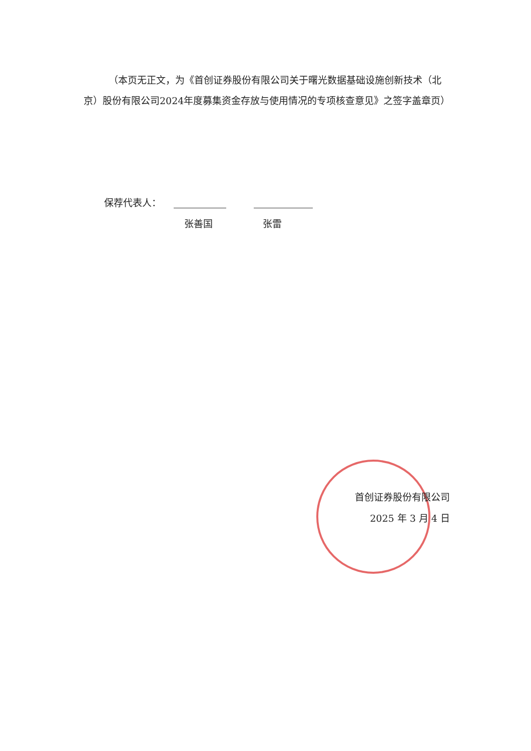（本页无正文，为《首创证券股份有限公司关于曙光数据基础设施创新技术（北京）股份有限公司2024年度募集资金存放与使用情况的专项核查意见》之签字盖章页）
保荐代表人：
张善国 张雷
首创证券股份有限公司
2025 年 3 月 4 日